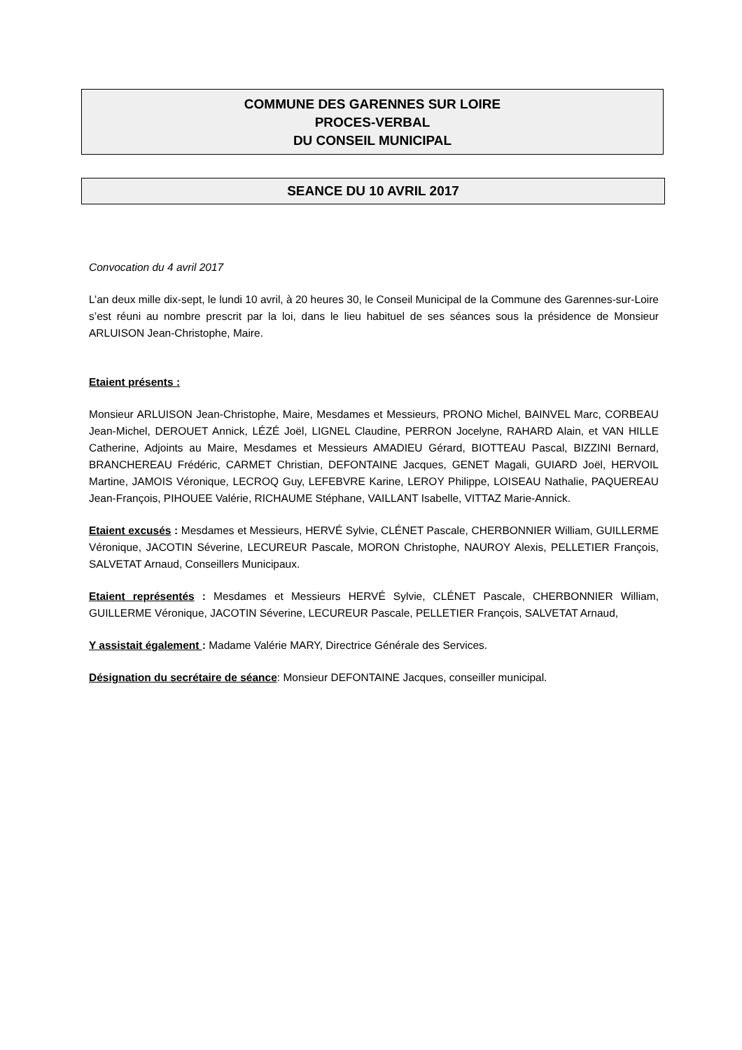COMMUNE DES GARENNES SUR LOIRE
PROCES-VERBAL
DU CONSEIL MUNICIPAL
SEANCE DU 10 AVRIL 2017
Convocation du 4 avril 2017
L’an deux mille dix-sept, le lundi 10 avril, à 20 heures 30, le Conseil Municipal de la Commune des Garennes-sur-Loire s’est réuni au nombre prescrit par la loi, dans le lieu habituel de ses séances sous la présidence de Monsieur ARLUISON Jean-Christophe, Maire.
Etaient présents :
Monsieur ARLUISON Jean-Christophe, Maire, Mesdames et Messieurs, PRONO Michel, BAINVEL Marc, CORBEAU Jean-Michel, DEROUET Annick, LÉZÉ Joël, LIGNEL Claudine, PERRON Jocelyne, RAHARD Alain, et VAN HILLE Catherine, Adjoints au Maire, Mesdames et Messieurs AMADIEU Gérard, BIOTTEAU Pascal, BIZZINI Bernard, BRANCHEREAU Frédéric, CARMET Christian, DEFONTAINE Jacques, GENET Magali, GUIARD Joël, HERVOIL Martine, JAMOIS Véronique, LECROQ Guy, LEFEBVRE Karine, LEROY Philippe, LOISEAU Nathalie, PAQUEREAU Jean-François, PIHOUEE Valérie, RICHAUME Stéphane, VAILLANT Isabelle, VITTAZ Marie-Annick.
Etaient excusés : Mesdames et Messieurs, HERVÉ Sylvie, CLÉNET Pascale, CHERBONNIER William, GUILLERME Véronique, JACOTIN Séverine, LECUREUR Pascale, MORON Christophe, NAUROY Alexis, PELLETIER François, SALVETAT Arnaud, Conseillers Municipaux.
Etaient représentés : Mesdames et Messieurs HERVÉ Sylvie, CLÉNET Pascale, CHERBONNIER William, GUILLERME Véronique, JACOTIN Séverine, LECUREUR Pascale, PELLETIER François, SALVETAT Arnaud,
Y assistait également : Madame Valérie MARY, Directrice Générale des Services.
Désignation du secrétaire de séance: Monsieur DEFONTAINE Jacques, conseiller municipal.